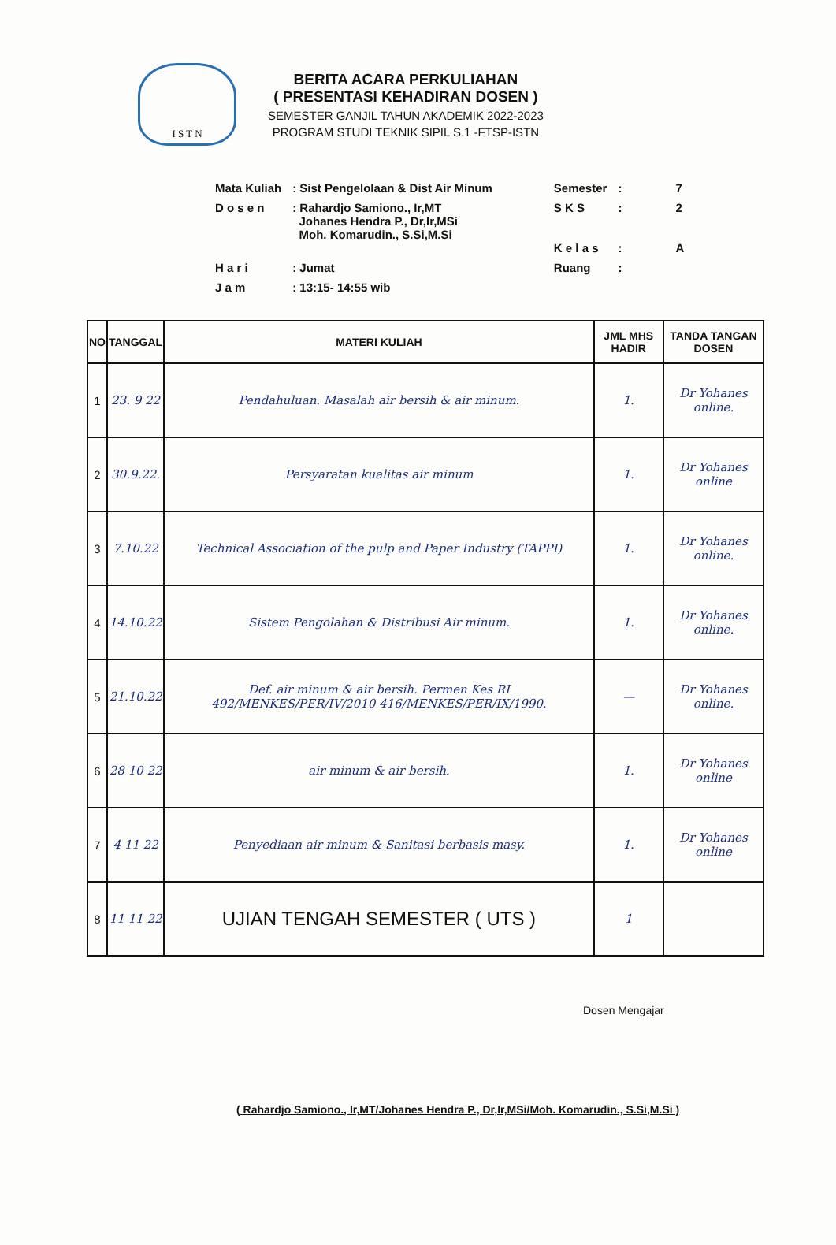I S T N
BERITA ACARA PERKULIAHAN
( PRESENTASI KEHADIRAN DOSEN )
SEMESTER GANJIL TAHUN AKADEMIK 2022-2023
PROGRAM STUDI TEKNIK SIPIL S.1 -FTSP-ISTN
| Mata Kuliah | : Sist Pengelolaan & Dist Air Minum | Semester | : | 7 |
| D o s e n | : Rahardjo Samiono., Ir,MT Johanes Hendra P., Dr,Ir,MSi Moh. Komarudin., S.Si,M.Si | S K S K e l a s | : : | 2 A |
| H a r i | : Jumat | Ruang | : | |
| J a m | : 13:15- 14:55 wib | | | |
| NO | TANGGAL | MATERI KULIAH | JML MHS HADIR | TANDA TANGAN DOSEN |
| --- | --- | --- | --- | --- |
| 1 | 23. 9 22 | Pendahuluan. Masalah air bersih & air minum. | 1. | Dr Yohanes online. |
| 2 | 30.9.22. | Persyaratan kualitas air minum | 1. | Dr Yohanes online |
| 3 | 7.10.22 | Technical Association of the pulp and Paper Industry (TAPPI) | 1. | Dr Yohanes online. |
| 4 | 14.10.22 | Sistem Pengolahan & Distribusi Air minum. | 1. | Dr Yohanes online. |
| 5 | 21.10.22 | Def. air minum & air bersih. Permen Kes RI 492/MENKES/PER/IV/2010 416/MENKES/PER/IX/1990. | — | Dr Yohanes online. |
| 6 | 28 10 22 | air minum & air bersih. | 1. | Dr Yohanes online |
| 7 | 4 11 22 | Penyediaan air minum & Sanitasi berbasis masy. | 1. | Dr Yohanes online |
| 8 | 11 11 22 | UJIAN TENGAH SEMESTER ( UTS ) | 1 | |
Dosen Mengajar
( Rahardjo Samiono., Ir,MT/Johanes Hendra P., Dr,Ir,MSi/Moh. Komarudin., S.Si,M.Si )